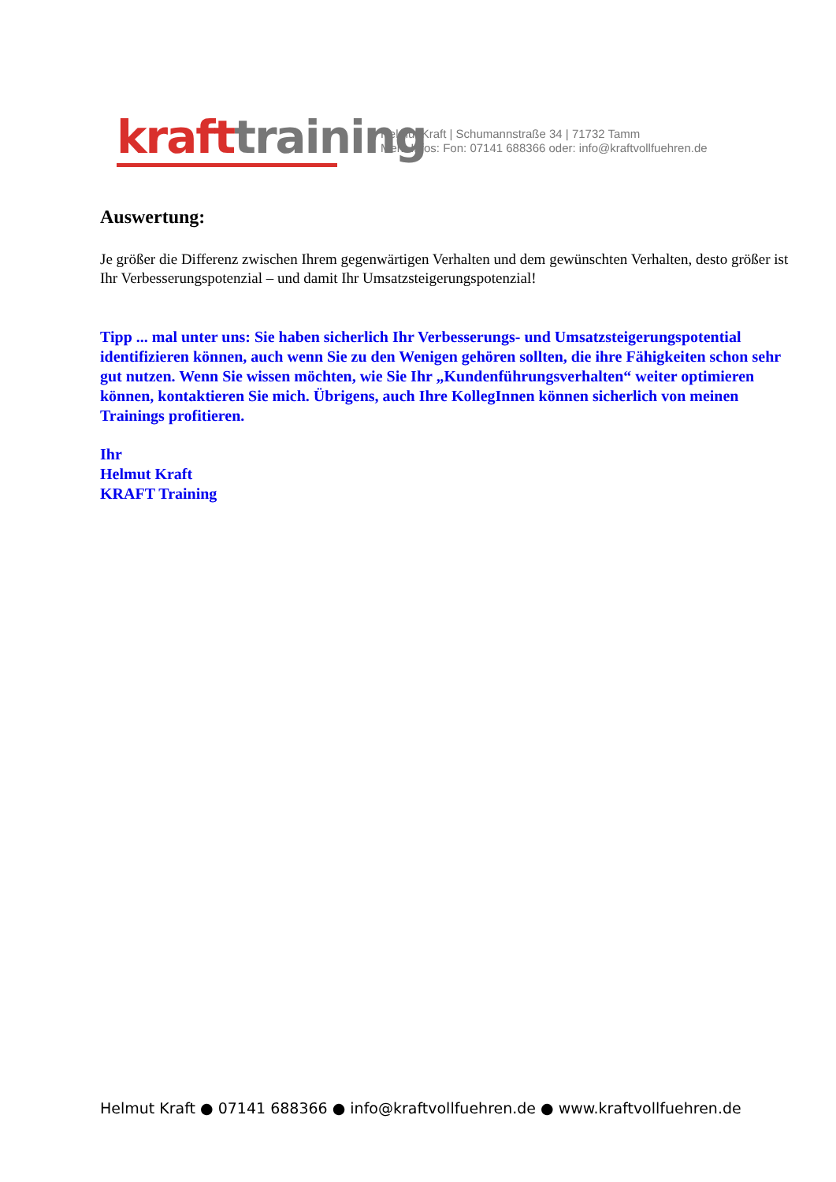kraft training
Helmut Kraft | Schumannstraße 34 | 71732 Tamm
Mehr Infos: Fon: 07141 688366 oder: info@kraftvollfuehren.de
Auswertung:
Je größer die Differenz zwischen Ihrem gegenwärtigen Verhalten und dem gewünschten Verhalten, desto größer ist Ihr Verbesserungspotenzial – und damit Ihr Umsatzsteigerungspotenzial!
Tipp ... mal unter uns: Sie haben sicherlich Ihr Verbesserungs- und Umsatzsteigerungspotential identifizieren können, auch wenn Sie zu den Wenigen gehören sollten, die ihre Fähigkeiten schon sehr gut nutzen. Wenn Sie wissen möchten, wie Sie Ihr „Kundenführungsverhalten“ weiter optimieren können, kontaktieren Sie mich. Übrigens, auch Ihre KollegInnen können sicherlich von meinen Trainings profitieren.
Ihr
Helmut Kraft
KRAFT Training
Helmut Kraft ● 07141 688366 ● info@kraftvollfuehren.de ● www.kraftvollfuehren.de